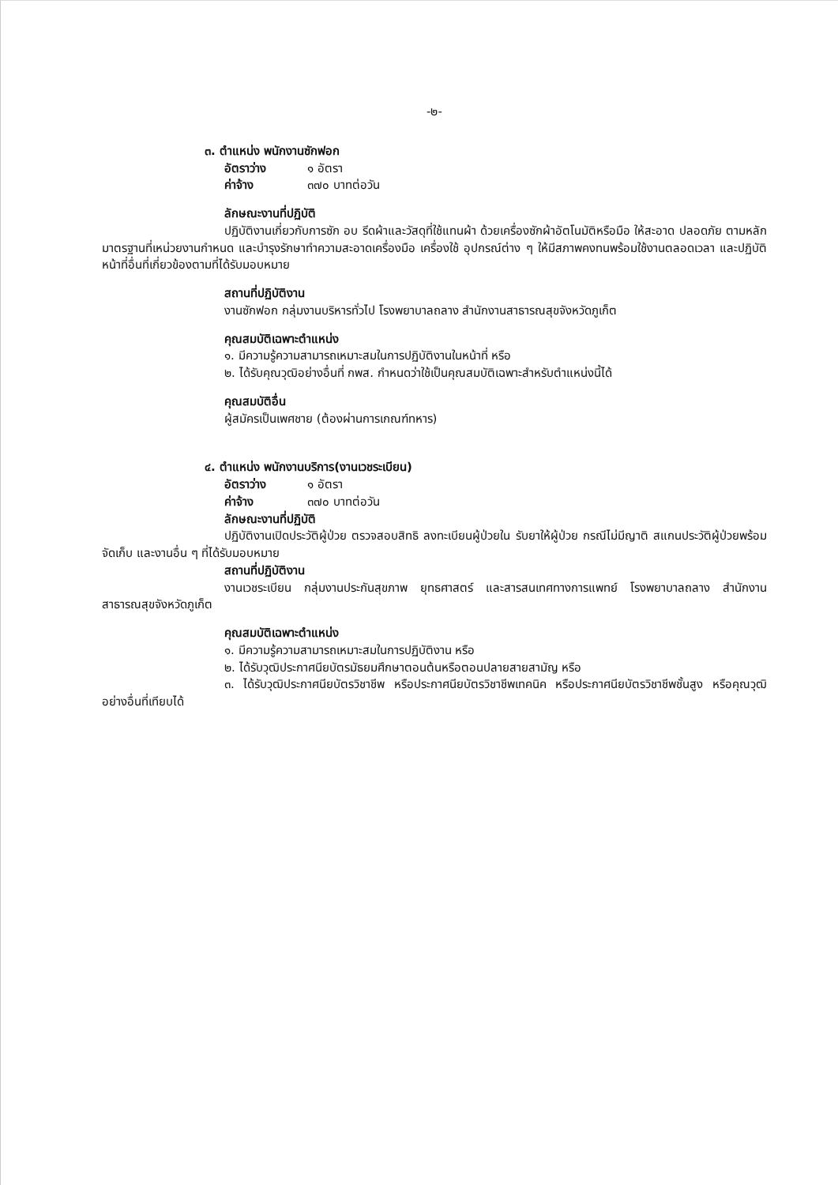-๒-
๓. ตำแหน่ง พนักงานซักฟอก
อัตราว่าง ๑ อัตรา
ค่าจ้าง ๓๗๐ บาทต่อวัน
ลักษณะงานที่ปฏิบัติ
ปฏิบัติงานเกี่ยวกับการซัก อบ รีดผ้าและวัสดุที่ใช้แทนผ้า ด้วยเครื่องซักผ้าอัตโนมัติหรือมือ ให้สะอาด ปลอดภัย ตามหลักมาตรฐานที่เหน่วยงานกำหนด และบำรุงรักษาทำความสะอาดเครื่องมือ เครื่องใช้ อุปกรณ์ต่าง ๆ ให้มีสภาพคงทนพร้อมใช้งานตลอดเวลา และปฏิบัติหน้าที่อื่นที่เกี่ยวข้องตามที่ได้รับมอบหมาย
สถานที่ปฏิบัติงาน
งานซักฟอก กลุ่มงานบริหารทั่วไป โรงพยาบาลถลาง สำนักงานสาธารณสุขจังหวัดภูเก็ต
คุณสมบัติเฉพาะตำแหน่ง
๑. มีความรู้ความสามารถเหมาะสมในการปฏิบัติงานในหน้าที่ หรือ
๒. ได้รับคุณวุฒิอย่างอื่นที่ กพส. กำหนดว่าใช้เป็นคุณสมบัติเฉพาะสำหรับตำแหน่งนี้ได้
คุณสมบัติอื่น
ผู้สมัครเป็นเพศชาย (ต้องผ่านการเกณฑ์ทหาร)
๔. ตำแหน่ง พนักงานบริการ(งานเวชระเบียน)
อัตราว่าง ๑ อัตรา
ค่าจ้าง ๓๗๐ บาทต่อวัน
ลักษณะงานที่ปฏิบัติ
ปฏิบัติงานเปิดประวัติผู้ป่วย ตรวจสอบสิทธิ ลงทะเบียนผู้ป่วยใน รับยาให้ผู้ป่วย กรณีไม่มีญาติ สแกนประวัติผู้ป่วยพร้อมจัดเก็บ และงานอื่น ๆ ที่ได้รับมอบหมาย
สถานที่ปฏิบัติงาน
งานเวชระเบียน กลุ่มงานประกันสุขภาพ ยุทธศาสตร์ และสารสนเทศทางการแพทย์ โรงพยาบาลถลาง สำนักงานสาธารณสุขจังหวัดภูเก็ต
คุณสมบัติเฉพาะตำแหน่ง
๑. มีความรู้ความสามารถเหมาะสมในการปฏิบัติงาน หรือ
๒. ได้รับวุฒิประกาศนียบัตรมัธยมศึกษาตอนต้นหรือตอนปลายสายสามัญ หรือ
๓. ได้รับวุฒิประกาศนียบัตรวิชาชีพ หรือประกาศนียบัตรวิชาชีพเทคนิค หรือประกาศนียบัตรวิชาชีพชั้นสูง หรือคุณวุฒิอย่างอื่นที่เทียบได้